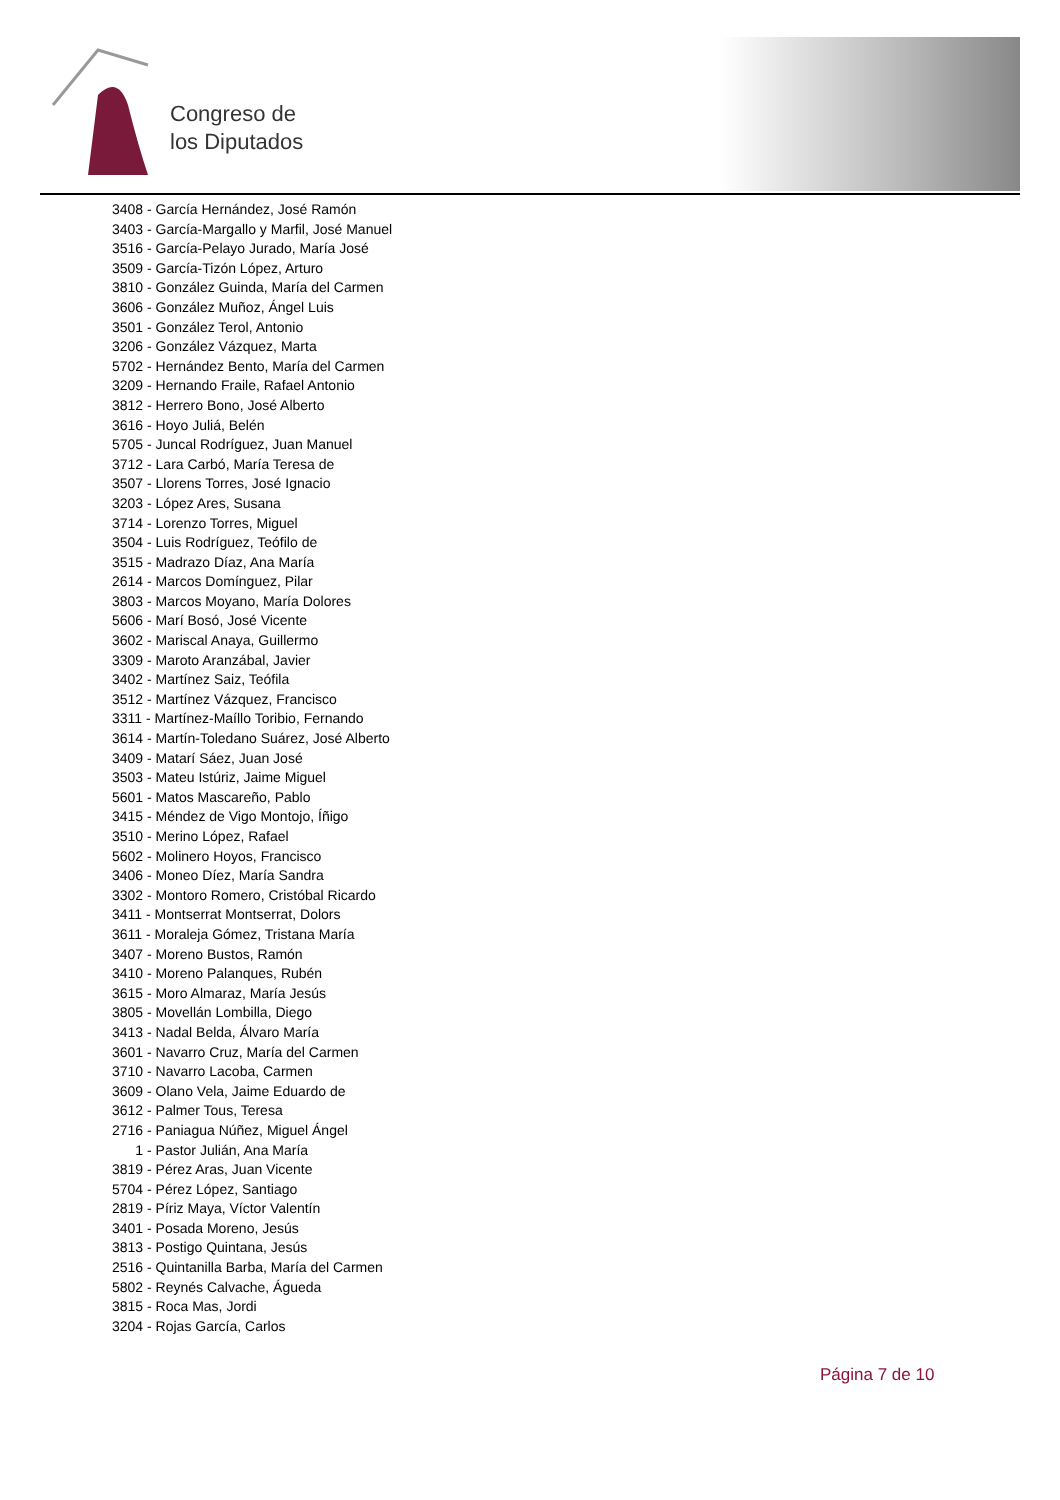Congreso de
los Diputados
3408 - García Hernández, José Ramón
3403 - García-Margallo y Marfil, José Manuel
3516 - García-Pelayo Jurado, María José
3509 - García-Tizón López, Arturo
3810 - González Guinda, María del Carmen
3606 - González Muñoz, Ángel Luis
3501 - González Terol, Antonio
3206 - González Vázquez, Marta
5702 - Hernández Bento, María del Carmen
3209 - Hernando Fraile, Rafael Antonio
3812 - Herrero Bono, José Alberto
3616 - Hoyo Juliá, Belén
5705 - Juncal Rodríguez, Juan Manuel
3712 - Lara Carbó, María Teresa de
3507 - Llorens Torres, José Ignacio
3203 - López Ares, Susana
3714 - Lorenzo Torres, Miguel
3504 - Luis Rodríguez, Teófilo de
3515 - Madrazo Díaz, Ana María
2614 - Marcos Domínguez, Pilar
3803 - Marcos Moyano, María Dolores
5606 - Marí Bosó, José Vicente
3602 - Mariscal Anaya, Guillermo
3309 - Maroto Aranzábal, Javier
3402 - Martínez Saiz, Teófila
3512 - Martínez Vázquez, Francisco
3311 - Martínez-Maíllo Toribio, Fernando
3614 - Martín-Toledano Suárez, José Alberto
3409 - Matarí Sáez, Juan José
3503 - Mateu Istúriz, Jaime Miguel
5601 - Matos Mascareño, Pablo
3415 - Méndez de Vigo Montojo, Íñigo
3510 - Merino López, Rafael
5602 - Molinero Hoyos, Francisco
3406 - Moneo Díez, María Sandra
3302 - Montoro Romero, Cristóbal Ricardo
3411 - Montserrat Montserrat, Dolors
3611 - Moraleja Gómez, Tristana María
3407 - Moreno Bustos, Ramón
3410 - Moreno Palanques, Rubén
3615 - Moro Almaraz, María Jesús
3805 - Movellán Lombilla, Diego
3413 - Nadal Belda, Álvaro María
3601 - Navarro Cruz, María del Carmen
3710 - Navarro Lacoba, Carmen
3609 - Olano Vela, Jaime Eduardo de
3612 - Palmer Tous, Teresa
2716 - Paniagua Núñez, Miguel Ángel
1 - Pastor Julián, Ana María
3819 - Pérez Aras, Juan Vicente
5704 - Pérez López, Santiago
2819 - Píriz Maya, Víctor Valentín
3401 - Posada Moreno, Jesús
3813 - Postigo Quintana, Jesús
2516 - Quintanilla Barba, María del Carmen
5802 - Reynés Calvache, Águeda
3815 - Roca Mas, Jordi
3204 - Rojas García, Carlos
Página 7 de 10